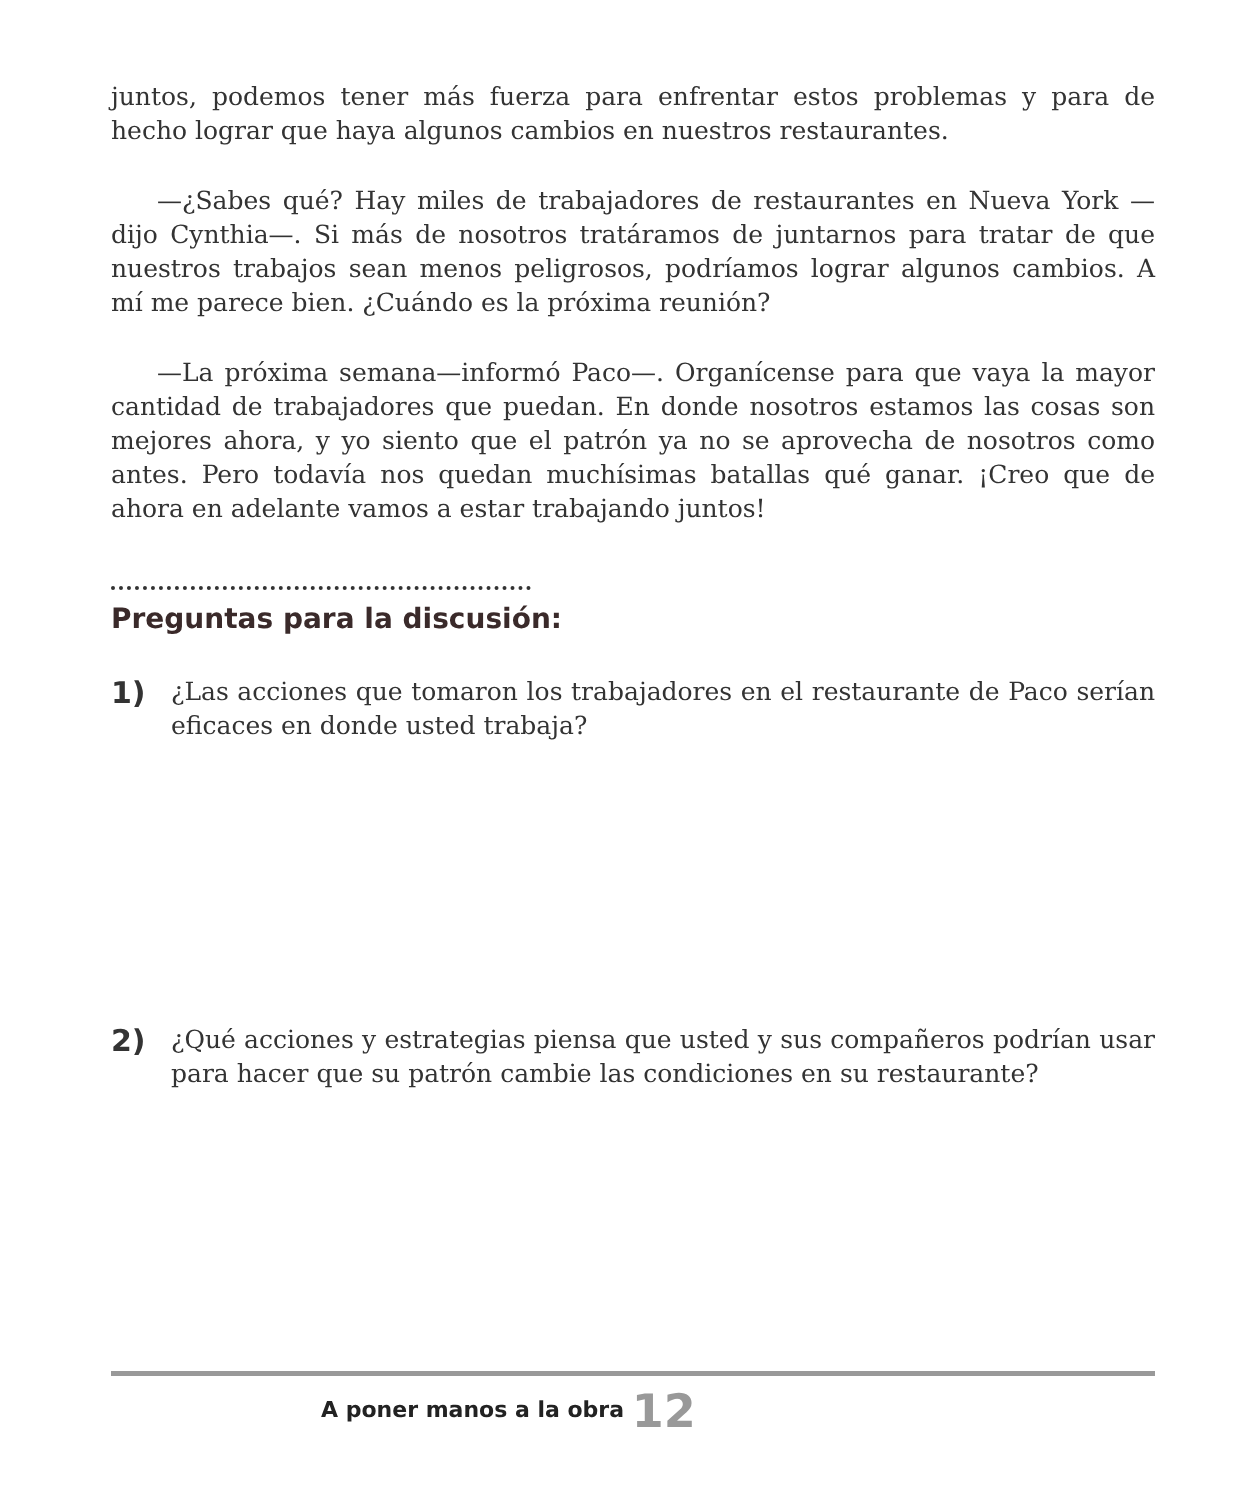juntos, podemos tener más fuerza para enfrentar estos problemas y para de hecho lograr que haya algunos cambios en nuestros restaurantes.
—¿Sabes qué? Hay miles de trabajadores de restaurantes en Nueva York —dijo Cynthia—. Si más de nosotros tratáramos de juntarnos para tratar de que nuestros trabajos sean menos peligrosos, podríamos lograr algunos cambios. A mí me parece bien. ¿Cuándo es la próxima reunión?
—La próxima semana—informó Paco—. Organícense para que vaya la mayor cantidad de trabajadores que puedan. En donde nosotros estamos las cosas son mejores ahora, y yo siento que el patrón ya no se aprovecha de nosotros como antes. Pero todavía nos quedan muchísimas batallas qué ganar. ¡Creo que de ahora en adelante vamos a estar trabajando juntos!
Preguntas para la discusión:
1)
¿Las acciones que tomaron los trabajadores en el restaurante de Paco serían eficaces en donde usted trabaja?
2)
¿Qué acciones y estrategias piensa que usted y sus compañeros podrían usar para hacer que su patrón cambie las condiciones en su restaurante?
A poner manos a la obra 12